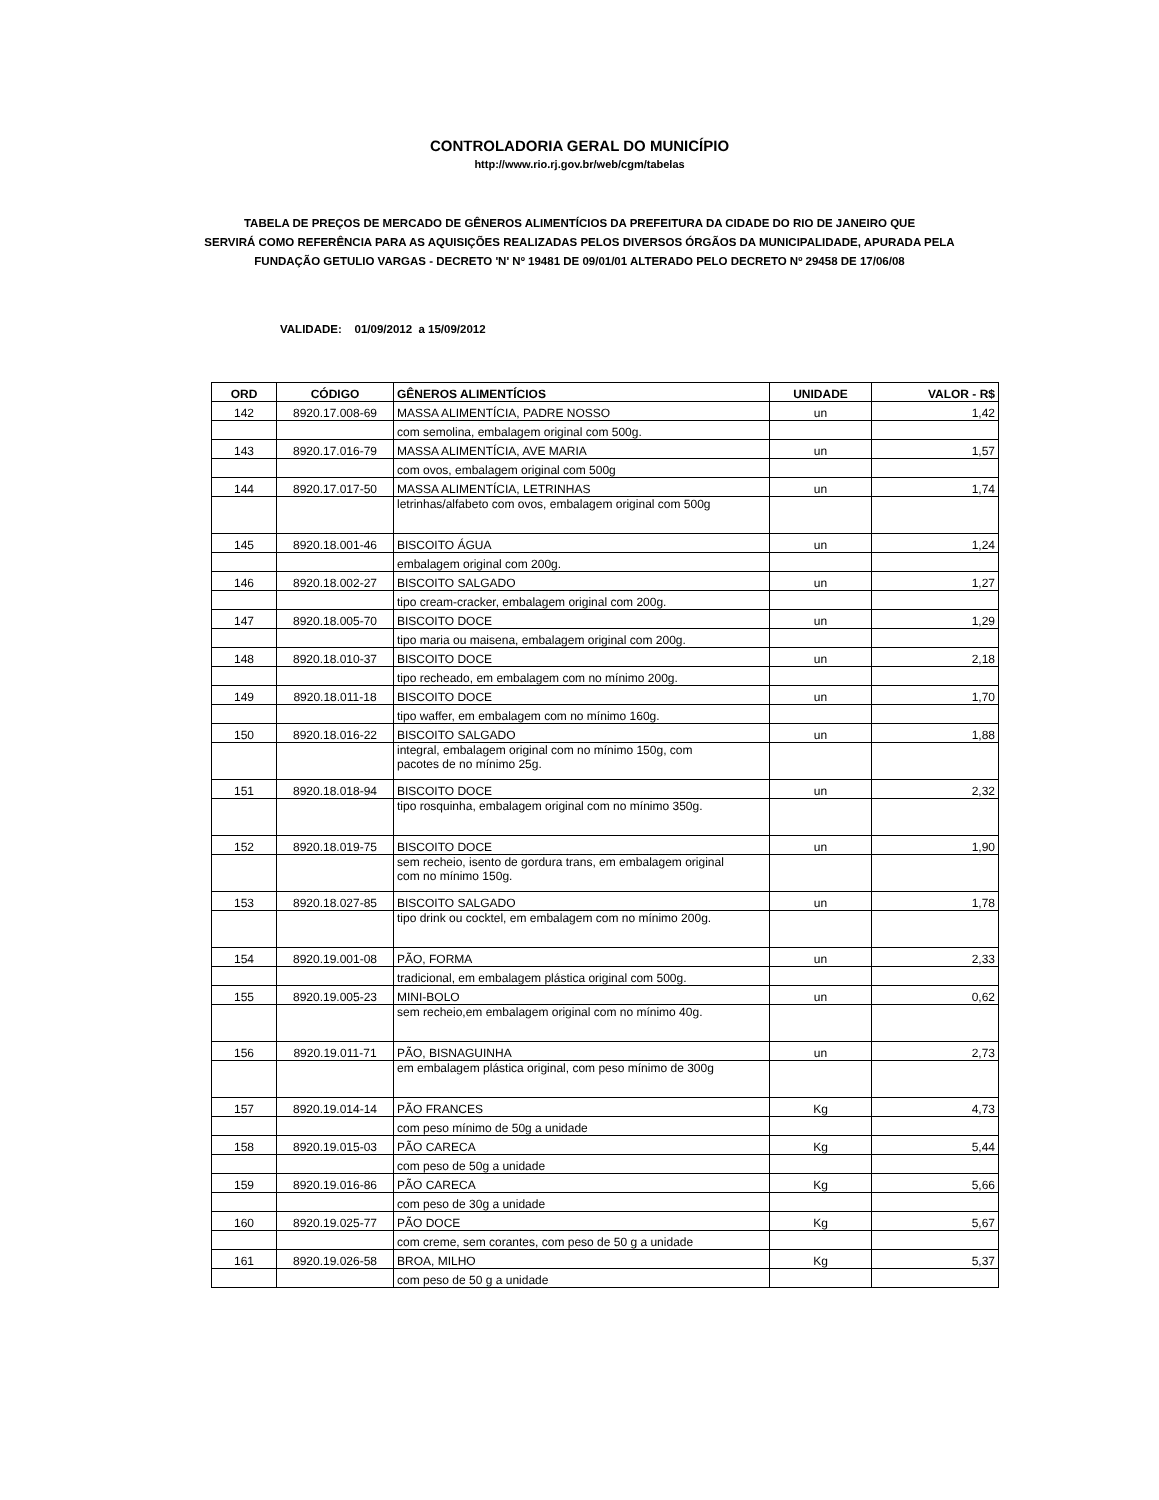CONTROLADORIA GERAL DO MUNICÍPIO
http://www.rio.rj.gov.br/web/cgm/tabelas
TABELA DE PREÇOS DE MERCADO DE GÊNEROS ALIMENTÍCIOS DA PREFEITURA DA CIDADE DO RIO DE JANEIRO QUE
SERVIRÁ COMO REFERÊNCIA PARA AS AQUISIÇÕES REALIZADAS PELOS DIVERSOS ÓRGÃOS DA MUNICIPALIDADE, APURADA PELA
FUNDAÇÃO GETULIO VARGAS - DECRETO 'N' Nº 19481 DE 09/01/01 ALTERADO PELO DECRETO Nº 29458 DE 17/06/08
VALIDADE: 01/09/2012 a 15/09/2012
| ORD | CÓDIGO | GÊNEROS ALIMENTÍCIOS | UNIDADE | VALOR - R$ |
| --- | --- | --- | --- | --- |
| 142 | 8920.17.008-69 | MASSA ALIMENTÍCIA, PADRE NOSSO | un | 1,42 |
| | | com semolina, embalagem original com 500g. | | |
| 143 | 8920.17.016-79 | MASSA ALIMENTÍCIA, AVE MARIA | un | 1,57 |
| | | com ovos, embalagem original com 500g | | |
| 144 | 8920.17.017-50 | MASSA ALIMENTÍCIA, LETRINHAS | un | 1,74 |
| | | letrinhas/alfabeto com ovos, embalagem original com 500g | | |
| 145 | 8920.18.001-46 | BISCOITO ÁGUA | un | 1,24 |
| | | embalagem original com 200g. | | |
| 146 | 8920.18.002-27 | BISCOITO SALGADO | un | 1,27 |
| | | tipo cream-cracker, embalagem original com 200g. | | |
| 147 | 8920.18.005-70 | BISCOITO DOCE | un | 1,29 |
| | | tipo maria ou maisena, embalagem original com 200g. | | |
| 148 | 8920.18.010-37 | BISCOITO DOCE | un | 2,18 |
| | | tipo recheado, em embalagem com no mínimo 200g. | | |
| 149 | 8920.18.011-18 | BISCOITO DOCE | un | 1,70 |
| | | tipo waffer, em embalagem com no mínimo 160g. | | |
| 150 | 8920.18.016-22 | BISCOITO SALGADO | un | 1,88 |
| | | integral, embalagem original com no mínimo 150g, com pacotes de no mínimo 25g. | | |
| 151 | 8920.18.018-94 | BISCOITO DOCE | un | 2,32 |
| | | tipo rosquinha, embalagem original com no mínimo 350g. | | |
| 152 | 8920.18.019-75 | BISCOITO DOCE | un | 1,90 |
| | | sem recheio, isento de gordura trans, em embalagem original com no mínimo 150g. | | |
| 153 | 8920.18.027-85 | BISCOITO SALGADO | un | 1,78 |
| | | tipo drink ou cocktel, em embalagem com no mínimo 200g. | | |
| 154 | 8920.19.001-08 | PÃO, FORMA | un | 2,33 |
| | | tradicional, em embalagem plástica original com 500g. | | |
| 155 | 8920.19.005-23 | MINI-BOLO | un | 0,62 |
| | | sem recheio,em embalagem original com no mínimo 40g. | | |
| 156 | 8920.19.011-71 | PÃO, BISNAGUINHA | un | 2,73 |
| | | em embalagem plástica original, com peso mínimo de 300g | | |
| 157 | 8920.19.014-14 | PÃO FRANCES | Kg | 4,73 |
| | | com peso mínimo de 50g a unidade | | |
| 158 | 8920.19.015-03 | PÃO CARECA | Kg | 5,44 |
| | | com peso de 50g a unidade | | |
| 159 | 8920.19.016-86 | PÃO CARECA | Kg | 5,66 |
| | | com peso de 30g a unidade | | |
| 160 | 8920.19.025-77 | PÃO DOCE | Kg | 5,67 |
| | | com creme, sem corantes, com peso de 50 g a unidade | | |
| 161 | 8920.19.026-58 | BROA, MILHO | Kg | 5,37 |
| | | com peso de 50 g a unidade | | |